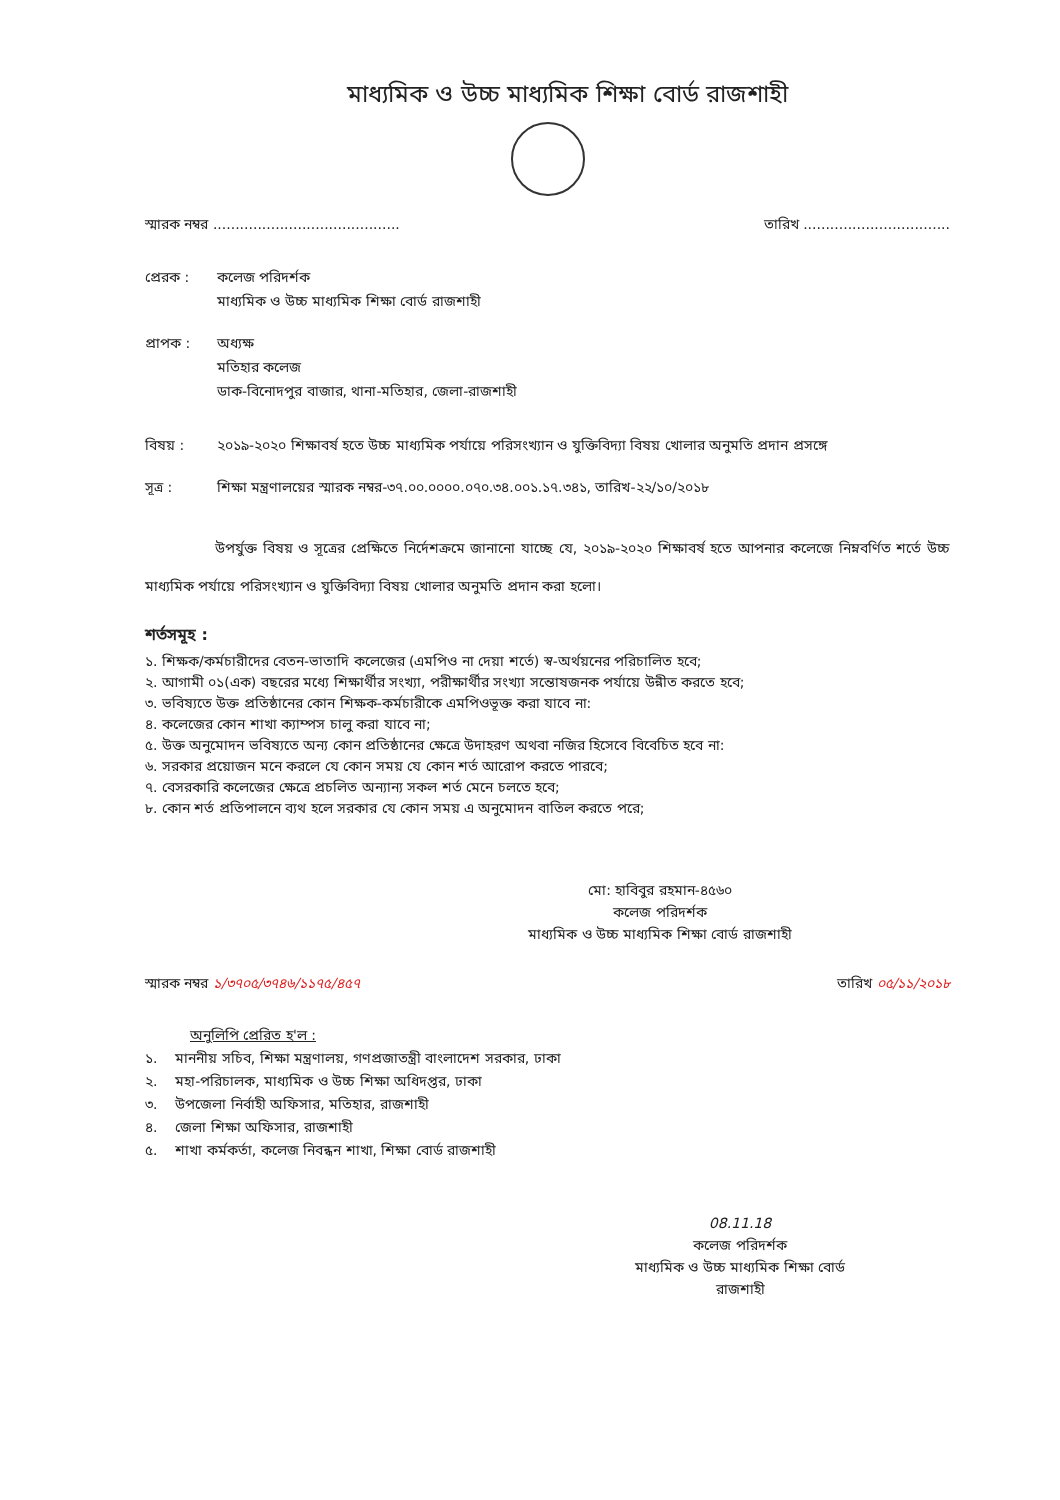মাধ্যমিক ও উচ্চ মাধ্যমিক শিক্ষা বোর্ড রাজশাহী
স্মারক নম্বর .......................................... তারিখ .................................
প্রেরক : কলেজ পরিদর্শক
মাধ্যমিক ও উচ্চ মাধ্যমিক শিক্ষা বোর্ড রাজশাহী
প্রাপক : অধ্যক্ষ
মতিহার কলেজ
ডাক-বিনোদপুর বাজার, থানা-মতিহার, জেলা-রাজশাহী
বিষয় : ২০১৯-২০২০ শিক্ষাবর্ষ হতে উচ্চ মাধ্যমিক পর্যায়ে পরিসংখ্যান ও যুক্তিবিদ্যা বিষয় খোলার অনুমতি প্রদান প্রসঙ্গে
সূত্র : শিক্ষা মন্ত্রণালয়ের স্মারক নম্বর-৩৭.০০.০০০০.০৭০.৩৪.০০১.১৭.৩৪১, তারিখ-২২/১০/২০১৮
উপর্যুক্ত বিষয় ও সূত্রের প্রেক্ষিতে নির্দেশক্রমে জানানো যাচ্ছে যে, ২০১৯-২০২০ শিক্ষাবর্ষ হতে আপনার কলেজে নিম্নবর্ণিত শর্তে উচ্চ মাধ্যমিক পর্যায়ে পরিসংখ্যান ও যুক্তিবিদ্যা বিষয় খোলার অনুমতি প্রদান করা হলো।
শর্তসমূহ :
১. শিক্ষক/কর্মচারীদের বেতন-ভাতাদি কলেজের (এমপিও না দেয়া শর্তে) স্ব-অর্থয়নের পরিচালিত হবে;
২. আগামী ০১(এক) বছরের মধ্যে শিক্ষার্থীর সংখ্যা, পরীক্ষার্থীর সংখ্যা সন্তোষজনক পর্যায়ে উন্নীত করতে হবে;
৩. ভবিষ্যতে উক্ত প্রতিষ্ঠানের কোন শিক্ষক-কর্মচারীকে এমপিওভূক্ত করা যাবে না:
৪. কলেজের কোন শাখা ক্যাম্পস চালু করা যাবে না;
৫. উক্ত অনুমোদন ভবিষ্যতে অন্য কোন প্রতিষ্ঠানের ক্ষেত্রে উদাহরণ অথবা নজির হিসেবে বিবেচিত হবে না:
৬. সরকার প্রয়োজন মনে করলে যে কোন সময় যে কোন শর্ত আরোপ করতে পারবে;
৭. বেসরকারি কলেজের ক্ষেত্রে প্রচলিত অন্যান্য সকল শর্ত মেনে চলতে হবে;
৮. কোন শর্ত প্রতিপালনে ব্যথ হলে সরকার যে কোন সময় এ অনুমোদন বাতিল করতে পরে;
মো: হাবিবুর রহমান-৪৫৬০
কলেজ পরিদর্শক
মাধ্যমিক ও উচ্চ মাধ্যমিক শিক্ষা বোর্ড রাজশাহী
স্মারক নম্বর ১/৩৭০৫/৩৭৪৬/১১৭৫/৪৫৭ তারিখ ০৫/১১/২০১৮
অনুলিপি প্রেরিত হ'ল :
১. মাননীয় সচিব, শিক্ষা মন্ত্রণালয়, গণপ্রজাতন্ত্রী বাংলাদেশ সরকার, ঢাকা
২. মহা-পরিচালক, মাধ্যমিক ও উচ্চ শিক্ষা অধিদপ্তর, ঢাকা
৩. উপজেলা নির্বাহী অফিসার, মতিহার, রাজশাহী
৪. জেলা শিক্ষা অফিসার, রাজশাহী
৫. শাখা কর্মকর্তা, কলেজ নিবন্ধন শাখা, শিক্ষা বোর্ড রাজশাহী
08.11.18
কলেজ পরিদর্শক
মাধ্যমিক ও উচ্চ মাধ্যমিক শিক্ষা বোর্ড
রাজশাহী